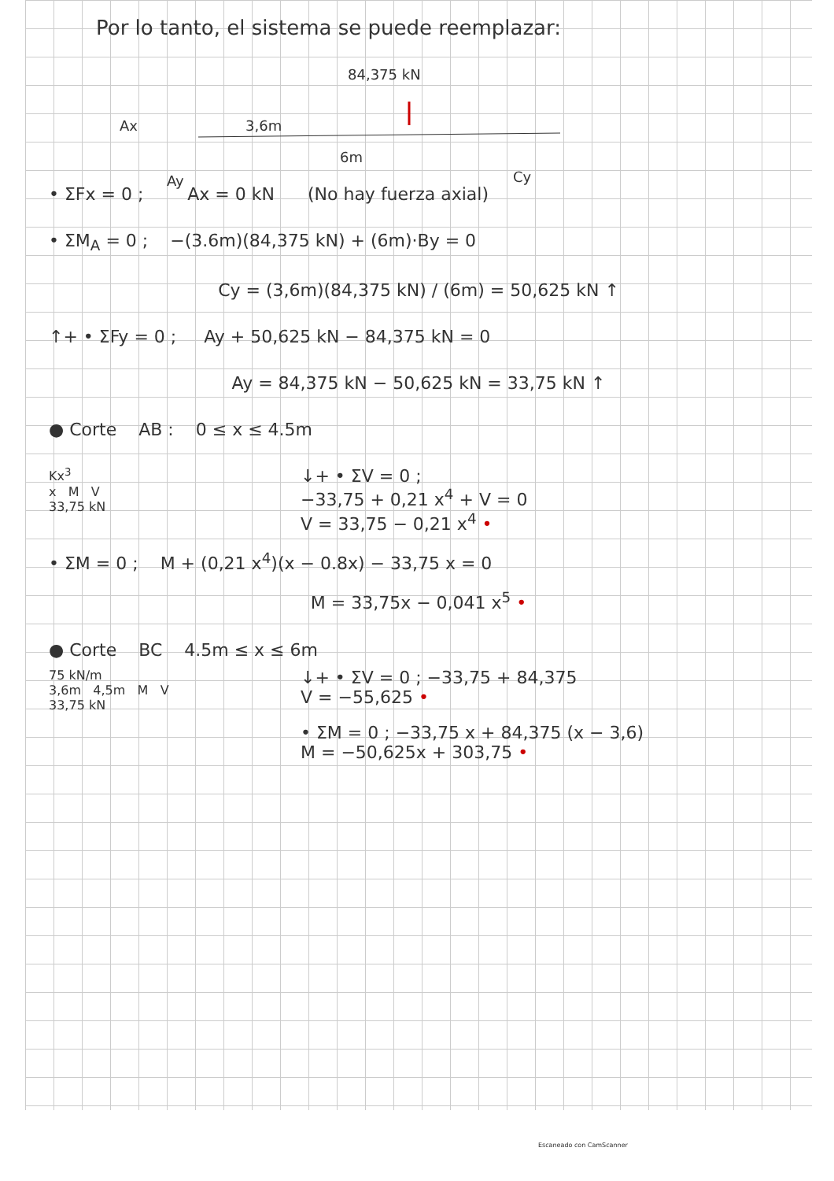Por lo tanto, el sistema se puede reemplazar:
84,375 kN
Ax 3,6m
6m
Ay Cy
• ΣFx = 0 ; Ax = 0 kN (No hay fuerza axial)
• ΣM<sub>A</sub> = 0 ; −(3.6m)(84,375 kN) + (6m)·By = 0
Cy = (3,6m)(84,375 kN) / (6m) = 50,625 kN ↑
↑+ • ΣFy = 0 ; Ay + 50,625 kN − 84,375 kN = 0
Ay = 84,375 kN − 50,625 kN = 33,75 kN ↑
● Corte AB : 0 ≤ x ≤ 4.5m
Kx<sup>3</sup>
x M V
33,75 kN
↓+ • ΣV = 0 ;
−33,75 + 0,21 x<sup>4</sup> + V = 0
V = 33,75 − 0,21 x<sup>4</sup> •
• ΣM = 0 ; M + (0,21 x<sup>4</sup>)(x − 0.8x) − 33,75 x = 0
M = 33,75x − 0,041 x<sup>5</sup> •
● Corte BC 4.5m ≤ x ≤ 6m
75 kN/m
3,6m 4,5m M V
33,75 kN
↓+ • ΣV = 0 ; −33,75 + 84,375
V = −55,625 •
• ΣM = 0 ; −33,75 x + 84,375 (x − 3,6)
M = −50,625x + 303,75 •
Escaneado con CamScanner